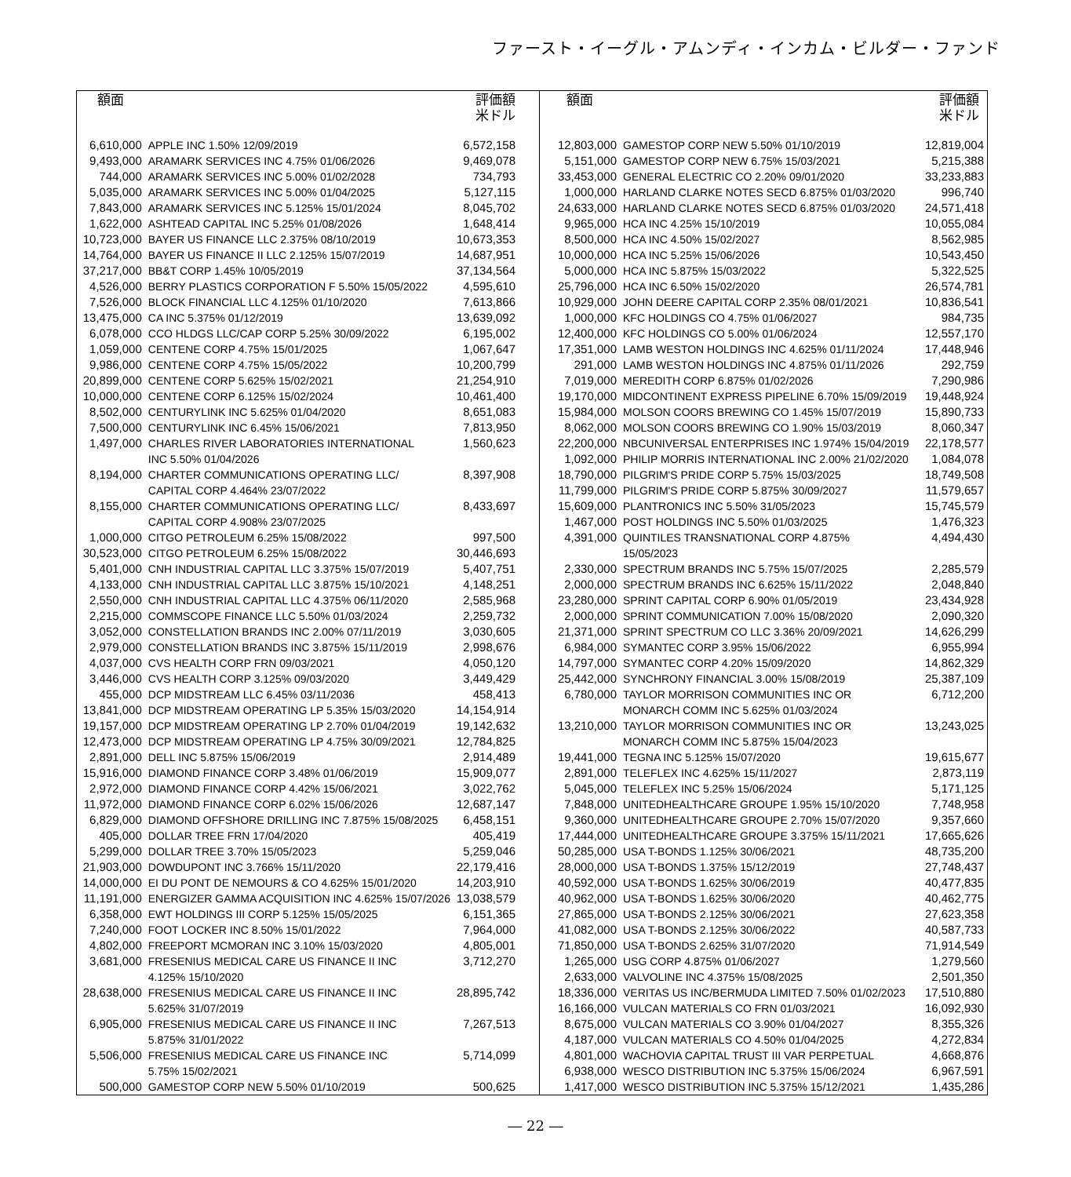ファースト・イーグル・アムンディ・インカム・ビルダー・ファンド
| 額面 | | 評価額 米ドル |
| --- | --- | --- |
| 6,610,000 | APPLE INC 1.50% 12/09/2019 | 6,572,158 |
| 9,493,000 | ARAMARK SERVICES INC 4.75% 01/06/2026 | 9,469,078 |
| 744,000 | ARAMARK SERVICES INC 5.00% 01/02/2028 | 734,793 |
| 5,035,000 | ARAMARK SERVICES INC 5.00% 01/04/2025 | 5,127,115 |
| 7,843,000 | ARAMARK SERVICES INC 5.125% 15/01/2024 | 8,045,702 |
| 1,622,000 | ASHTEAD CAPITAL INC 5.25% 01/08/2026 | 1,648,414 |
| 10,723,000 | BAYER US FINANCE LLC 2.375% 08/10/2019 | 10,673,353 |
| 14,764,000 | BAYER US FINANCE II LLC 2.125% 15/07/2019 | 14,687,951 |
| 37,217,000 | BB&T CORP 1.45% 10/05/2019 | 37,134,564 |
| 4,526,000 | BERRY PLASTICS CORPORATION F 5.50% 15/05/2022 | 4,595,610 |
| 7,526,000 | BLOCK FINANCIAL LLC 4.125% 01/10/2020 | 7,613,866 |
| 13,475,000 | CA INC 5.375% 01/12/2019 | 13,639,092 |
| 6,078,000 | CCO HLDGS LLC/CAP CORP 5.25% 30/09/2022 | 6,195,002 |
| 1,059,000 | CENTENE CORP 4.75% 15/01/2025 | 1,067,647 |
| 9,986,000 | CENTENE CORP 4.75% 15/05/2022 | 10,200,799 |
| 20,899,000 | CENTENE CORP 5.625% 15/02/2021 | 21,254,910 |
| 10,000,000 | CENTENE CORP 6.125% 15/02/2024 | 10,461,400 |
| 8,502,000 | CENTURYLINK INC 5.625% 01/04/2020 | 8,651,083 |
| 7,500,000 | CENTURYLINK INC 6.45% 15/06/2021 | 7,813,950 |
| 1,497,000 | CHARLES RIVER LABORATORIES INTERNATIONAL INC 5.50% 01/04/2026 | 1,560,623 |
| 8,194,000 | CHARTER COMMUNICATIONS OPERATING LLC/ CAPITAL CORP 4.464% 23/07/2022 | 8,397,908 |
| 8,155,000 | CHARTER COMMUNICATIONS OPERATING LLC/ CAPITAL CORP 4.908% 23/07/2025 | 8,433,697 |
| 1,000,000 | CITGO PETROLEUM 6.25% 15/08/2022 | 997,500 |
| 30,523,000 | CITGO PETROLEUM 6.25% 15/08/2022 | 30,446,693 |
| 5,401,000 | CNH INDUSTRIAL CAPITAL LLC 3.375% 15/07/2019 | 5,407,751 |
| 4,133,000 | CNH INDUSTRIAL CAPITAL LLC 3.875% 15/10/2021 | 4,148,251 |
| 2,550,000 | CNH INDUSTRIAL CAPITAL LLC 4.375% 06/11/2020 | 2,585,968 |
| 2,215,000 | COMMSCOPE FINANCE LLC 5.50% 01/03/2024 | 2,259,732 |
| 3,052,000 | CONSTELLATION BRANDS INC 2.00% 07/11/2019 | 3,030,605 |
| 2,979,000 | CONSTELLATION BRANDS INC 3.875% 15/11/2019 | 2,998,676 |
| 4,037,000 | CVS HEALTH CORP FRN 09/03/2021 | 4,050,120 |
| 3,446,000 | CVS HEALTH CORP 3.125% 09/03/2020 | 3,449,429 |
| 455,000 | DCP MIDSTREAM LLC 6.45% 03/11/2036 | 458,413 |
| 13,841,000 | DCP MIDSTREAM OPERATING LP 5.35% 15/03/2020 | 14,154,914 |
| 19,157,000 | DCP MIDSTREAM OPERATING LP 2.70% 01/04/2019 | 19,142,632 |
| 12,473,000 | DCP MIDSTREAM OPERATING LP 4.75% 30/09/2021 | 12,784,825 |
| 2,891,000 | DELL INC 5.875% 15/06/2019 | 2,914,489 |
| 15,916,000 | DIAMOND FINANCE CORP 3.48% 01/06/2019 | 15,909,077 |
| 2,972,000 | DIAMOND FINANCE CORP 4.42% 15/06/2021 | 3,022,762 |
| 11,972,000 | DIAMOND FINANCE CORP 6.02% 15/06/2026 | 12,687,147 |
| 6,829,000 | DIAMOND OFFSHORE DRILLING INC 7.875% 15/08/2025 | 6,458,151 |
| 405,000 | DOLLAR TREE FRN 17/04/2020 | 405,419 |
| 5,299,000 | DOLLAR TREE 3.70% 15/05/2023 | 5,259,046 |
| 21,903,000 | DOWDUPONT INC 3.766% 15/11/2020 | 22,179,416 |
| 14,000,000 | EI DU PONT DE NEMOURS & CO 4.625% 15/01/2020 | 14,203,910 |
| 11,191,000 | ENERGIZER GAMMA ACQUISITION INC 4.625% 15/07/2026 | 13,038,579 |
| 6,358,000 | EWT HOLDINGS III CORP 5.125% 15/05/2025 | 6,151,365 |
| 7,240,000 | FOOT LOCKER INC 8.50% 15/01/2022 | 7,964,000 |
| 4,802,000 | FREEPORT MCMORAN INC 3.10% 15/03/2020 | 4,805,001 |
| 3,681,000 | FRESENIUS MEDICAL CARE US FINANCE II INC 4.125% 15/10/2020 | 3,712,270 |
| 28,638,000 | FRESENIUS MEDICAL CARE US FINANCE II INC 5.625% 31/07/2019 | 28,895,742 |
| 6,905,000 | FRESENIUS MEDICAL CARE US FINANCE II INC 5.875% 31/01/2022 | 7,267,513 |
| 5,506,000 | FRESENIUS MEDICAL CARE US FINANCE INC 5.75% 15/02/2021 | 5,714,099 |
| 500,000 | GAMESTOP CORP NEW 5.50% 01/10/2019 | 500,625 |
| 額面 | | 評価額 米ドル |
| --- | --- | --- |
| 12,803,000 | GAMESTOP CORP NEW 5.50% 01/10/2019 | 12,819,004 |
| 5,151,000 | GAMESTOP CORP NEW 6.75% 15/03/2021 | 5,215,388 |
| 33,453,000 | GENERAL ELECTRIC CO 2.20% 09/01/2020 | 33,233,883 |
| 1,000,000 | HARLAND CLARKE NOTES SECD 6.875% 01/03/2020 | 996,740 |
| 24,633,000 | HARLAND CLARKE NOTES SECD 6.875% 01/03/2020 | 24,571,418 |
| 9,965,000 | HCA INC 4.25% 15/10/2019 | 10,055,084 |
| 8,500,000 | HCA INC 4.50% 15/02/2027 | 8,562,985 |
| 10,000,000 | HCA INC 5.25% 15/06/2026 | 10,543,450 |
| 5,000,000 | HCA INC 5.875% 15/03/2022 | 5,322,525 |
| 25,796,000 | HCA INC 6.50% 15/02/2020 | 26,574,781 |
| 10,929,000 | JOHN DEERE CAPITAL CORP 2.35% 08/01/2021 | 10,836,541 |
| 1,000,000 | KFC HOLDINGS CO 4.75% 01/06/2027 | 984,735 |
| 12,400,000 | KFC HOLDINGS CO 5.00% 01/06/2024 | 12,557,170 |
| 17,351,000 | LAMB WESTON HOLDINGS INC 4.625% 01/11/2024 | 17,448,946 |
| 291,000 | LAMB WESTON HOLDINGS INC 4.875% 01/11/2026 | 292,759 |
| 7,019,000 | MEREDITH CORP 6.875% 01/02/2026 | 7,290,986 |
| 19,170,000 | MIDCONTINENT EXPRESS PIPELINE 6.70% 15/09/2019 | 19,448,924 |
| 15,984,000 | MOLSON COORS BREWING CO 1.45% 15/07/2019 | 15,890,733 |
| 8,062,000 | MOLSON COORS BREWING CO 1.90% 15/03/2019 | 8,060,347 |
| 22,200,000 | NBCUNIVERSAL ENTERPRISES INC 1.974% 15/04/2019 | 22,178,577 |
| 1,092,000 | PHILIP MORRIS INTERNATIONAL INC 2.00% 21/02/2020 | 1,084,078 |
| 18,790,000 | PILGRIM'S PRIDE CORP 5.75% 15/03/2025 | 18,749,508 |
| 11,799,000 | PILGRIM'S PRIDE CORP 5.875% 30/09/2027 | 11,579,657 |
| 15,609,000 | PLANTRONICS INC 5.50% 31/05/2023 | 15,745,579 |
| 1,467,000 | POST HOLDINGS INC 5.50% 01/03/2025 | 1,476,323 |
| 4,391,000 | QUINTILES TRANSNATIONAL CORP 4.875% 15/05/2023 | 4,494,430 |
| 2,330,000 | SPECTRUM BRANDS INC 5.75% 15/07/2025 | 2,285,579 |
| 2,000,000 | SPECTRUM BRANDS INC 6.625% 15/11/2022 | 2,048,840 |
| 23,280,000 | SPRINT CAPITAL CORP 6.90% 01/05/2019 | 23,434,928 |
| 2,000,000 | SPRINT COMMUNICATION 7.00% 15/08/2020 | 2,090,320 |
| 21,371,000 | SPRINT SPECTRUM CO LLC 3.36% 20/09/2021 | 14,626,299 |
| 6,984,000 | SYMANTEC CORP 3.95% 15/06/2022 | 6,955,994 |
| 14,797,000 | SYMANTEC CORP 4.20% 15/09/2020 | 14,862,329 |
| 25,442,000 | SYNCHRONY FINANCIAL 3.00% 15/08/2019 | 25,387,109 |
| 6,780,000 | TAYLOR MORRISON COMMUNITIES INC OR MONARCH COMM INC 5.625% 01/03/2024 | 6,712,200 |
| 13,210,000 | TAYLOR MORRISON COMMUNITIES INC OR MONARCH COMM INC 5.875% 15/04/2023 | 13,243,025 |
| 19,441,000 | TEGNA INC 5.125% 15/07/2020 | 19,615,677 |
| 2,891,000 | TELEFLEX INC 4.625% 15/11/2027 | 2,873,119 |
| 5,045,000 | TELEFLEX INC 5.25% 15/06/2024 | 5,171,125 |
| 7,848,000 | UNITEDHEALTHCARE GROUPE 1.95% 15/10/2020 | 7,748,958 |
| 9,360,000 | UNITEDHEALTHCARE GROUPE 2.70% 15/07/2020 | 9,357,660 |
| 17,444,000 | UNITEDHEALTHCARE GROUPE 3.375% 15/11/2021 | 17,665,626 |
| 50,285,000 | USA T-BONDS 1.125% 30/06/2021 | 48,735,200 |
| 28,000,000 | USA T-BONDS 1.375% 15/12/2019 | 27,748,437 |
| 40,592,000 | USA T-BONDS 1.625% 30/06/2019 | 40,477,835 |
| 40,962,000 | USA T-BONDS 1.625% 30/06/2020 | 40,462,775 |
| 27,865,000 | USA T-BONDS 2.125% 30/06/2021 | 27,623,358 |
| 41,082,000 | USA T-BONDS 2.125% 30/06/2022 | 40,587,733 |
| 71,850,000 | USA T-BONDS 2.625% 31/07/2020 | 71,914,549 |
| 1,265,000 | USG CORP 4.875% 01/06/2027 | 1,279,560 |
| 2,633,000 | VALVOLINE INC 4.375% 15/08/2025 | 2,501,350 |
| 18,336,000 | VERITAS US INC/BERMUDA LIMITED 7.50% 01/02/2023 | 17,510,880 |
| 16,166,000 | VULCAN MATERIALS CO FRN 01/03/2021 | 16,092,930 |
| 8,675,000 | VULCAN MATERIALS CO 3.90% 01/04/2027 | 8,355,326 |
| 4,187,000 | VULCAN MATERIALS CO 4.50% 01/04/2025 | 4,272,834 |
| 4,801,000 | WACHOVIA CAPITAL TRUST III VAR PERPETUAL | 4,668,876 |
| 6,938,000 | WESCO DISTRIBUTION INC 5.375% 15/06/2024 | 6,967,591 |
| 1,417,000 | WESCO DISTRIBUTION INC 5.375% 15/12/2021 | 1,435,286 |
― 22 ―